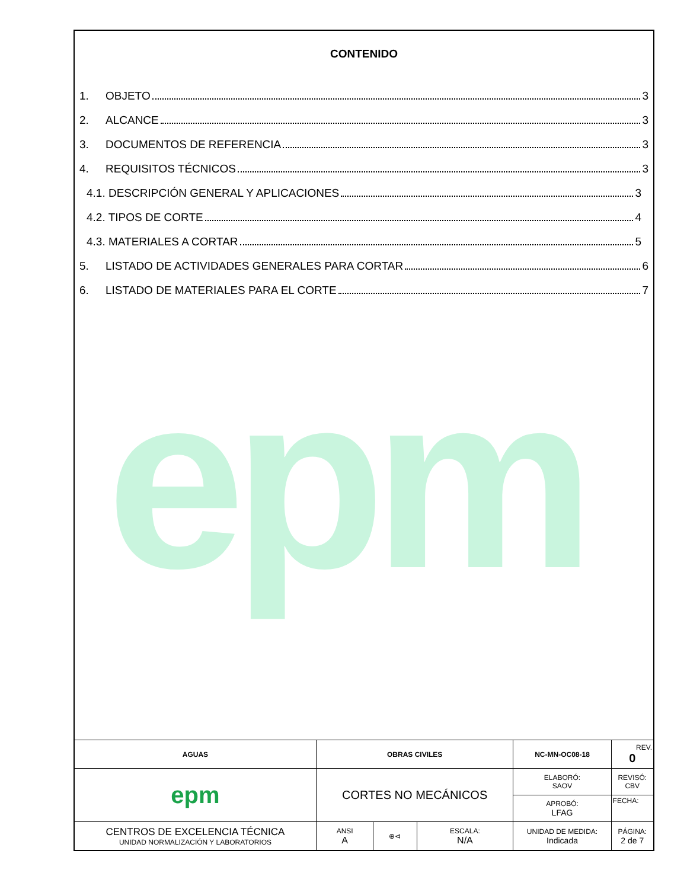epm
CONTENIDO
1. OBJETO 3
2. ALCANCE 3
3. DOCUMENTOS DE REFERENCIA 3
4. REQUISITOS TÉCNICOS 3
4.1. DESCRIPCIÓN GENERAL Y APLICACIONES 3
4.2. TIPOS DE CORTE 4
4.3. MATERIALES A CORTAR 5
5. LISTADO DE ACTIVIDADES GENERALES PARA CORTAR 6
6. LISTADO DE MATERIALES PARA EL CORTE 7
| AGUAS | OBRAS CIVILES | | | | NC-MN-OC08-18 | | REV. 0 |
| epm | CORTES NO MECÁNICOS | | | | ELABORÓ: SAOV | REVISÓ: CBV | |
| | | | | | APROBÓ: LFAG | FECHA: | |
| CENTROS DE EXCELENCIA TÉCNICA UNIDAD NORMALIZACIÓN Y LABORATORIOS | | ANSI A | ⊕⊲ | ESCALA: N/A | UNIDAD DE MEDIDA: Indicada | PÁGINA: 2 de 7 | |